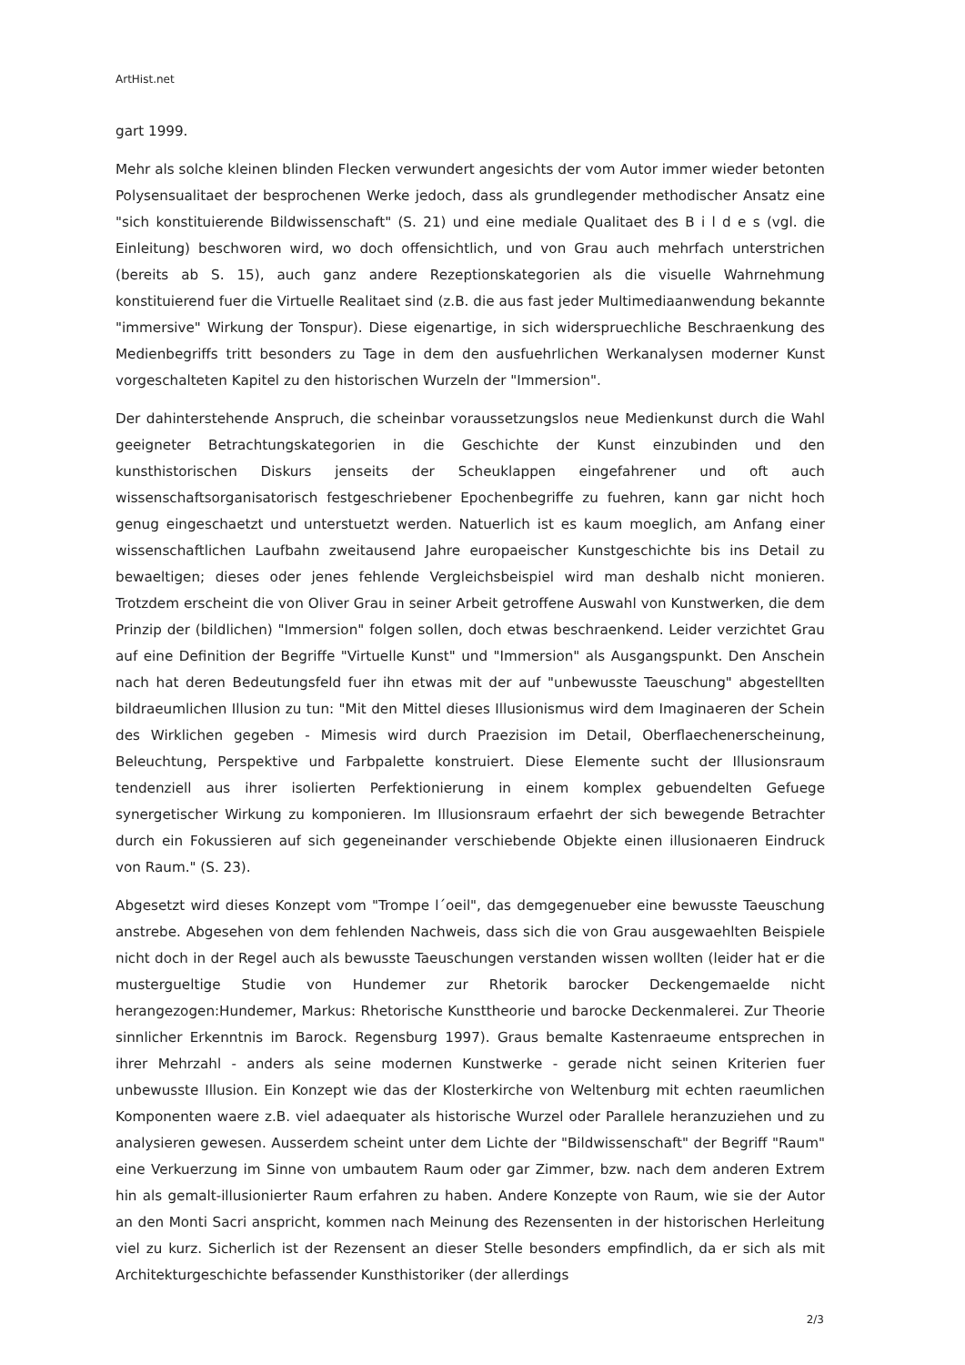ArtHist.net
gart 1999.
Mehr als solche kleinen blinden Flecken verwundert angesichts der vom Autor immer wieder betonten Polysensualitaet der besprochenen Werke jedoch, dass als grundlegender methodischer Ansatz eine "sich konstituierende Bildwissenschaft" (S. 21) und eine mediale Qualitaet des B i l d e s (vgl. die Einleitung) beschworen wird, wo doch offensichtlich, und von Grau auch mehrfach unterstrichen (bereits ab S. 15), auch ganz andere Rezeptionskategorien als die visuelle Wahrnehmung konstituierend fuer die Virtuelle Realitaet sind (z.B. die aus fast jeder Multimediaanwendung bekannte "immersive" Wirkung der Tonspur). Diese eigenartige, in sich widerspruechliche Beschraenkung des Medienbegriffs tritt besonders zu Tage in dem den ausfuehrlichen Werkanalysen moderner Kunst vorgeschalteten Kapitel zu den historischen Wurzeln der "Immersion".
Der dahinterstehende Anspruch, die scheinbar voraussetzungslos neue Medienkunst durch die Wahl geeigneter Betrachtungskategorien in die Geschichte der Kunst einzubinden und den kunsthistorischen Diskurs jenseits der Scheuklappen eingefahrener und oft auch wissenschaftsorganisatorisch festgeschriebener Epochenbegriffe zu fuehren, kann gar nicht hoch genug eingeschaetzt und unterstuetzt werden. Natuerlich ist es kaum moeglich, am Anfang einer wissenschaftlichen Laufbahn zweitausend Jahre europaeischer Kunstgeschichte bis ins Detail zu bewaeltigen; dieses oder jenes fehlende Vergleichsbeispiel wird man deshalb nicht monieren. Trotzdem erscheint die von Oliver Grau in seiner Arbeit getroffene Auswahl von Kunstwerken, die dem Prinzip der (bildlichen) "Immersion" folgen sollen, doch etwas beschraenkend. Leider verzichtet Grau auf eine Definition der Begriffe "Virtuelle Kunst" und "Immersion" als Ausgangspunkt. Den Anschein nach hat deren Bedeutungsfeld fuer ihn etwas mit der auf "unbewusste Taeuschung" abgestellten bildraeumlichen Illusion zu tun: "Mit den Mittel dieses Illusionismus wird dem Imaginaeren der Schein des Wirklichen gegeben - Mimesis wird durch Praezision im Detail, Oberflaechenerscheinung, Beleuchtung, Perspektive und Farbpalette konstruiert. Diese Elemente sucht der Illusionsraum tendenziell aus ihrer isolierten Perfektionierung in einem komplex gebuendelten Gefuege synergetischer Wirkung zu komponieren. Im Illusionsraum erfaehrt der sich bewegende Betrachter durch ein Fokussieren auf sich gegeneinander verschiebende Objekte einen illusionaeren Eindruck von Raum." (S. 23).
Abgesetzt wird dieses Konzept vom "Trompe l´oeil", das demgegenueber eine bewusste Taeuschung anstrebe. Abgesehen von dem fehlenden Nachweis, dass sich die von Grau ausgewaehlten Beispiele nicht doch in der Regel auch als bewusste Taeuschungen verstanden wissen wollten (leider hat er die mustergueltige Studie von Hundemer zur Rhetorik barocker Deckengemaelde nicht herangezogen:Hundemer, Markus: Rhetorische Kunsttheorie und barocke Deckenmalerei. Zur Theorie sinnlicher Erkenntnis im Barock. Regensburg 1997). Graus bemalte Kastenraeume entsprechen in ihrer Mehrzahl - anders als seine modernen Kunstwerke - gerade nicht seinen Kriterien fuer unbewusste Illusion. Ein Konzept wie das der Klosterkirche von Weltenburg mit echten raeumlichen Komponenten waere z.B. viel adaequater als historische Wurzel oder Parallele heranzuziehen und zu analysieren gewesen. Ausserdem scheint unter dem Lichte der "Bildwissenschaft" der Begriff "Raum" eine Verkuerzung im Sinne von umbautem Raum oder gar Zimmer, bzw. nach dem anderen Extrem hin als gemalt-illusionierter Raum erfahren zu haben. Andere Konzepte von Raum, wie sie der Autor an den Monti Sacri anspricht, kommen nach Meinung des Rezensenten in der historischen Herleitung viel zu kurz. Sicherlich ist der Rezensent an dieser Stelle besonders empfindlich, da er sich als mit Architekturgeschichte befassender Kunsthistoriker (der allerdings
2/3